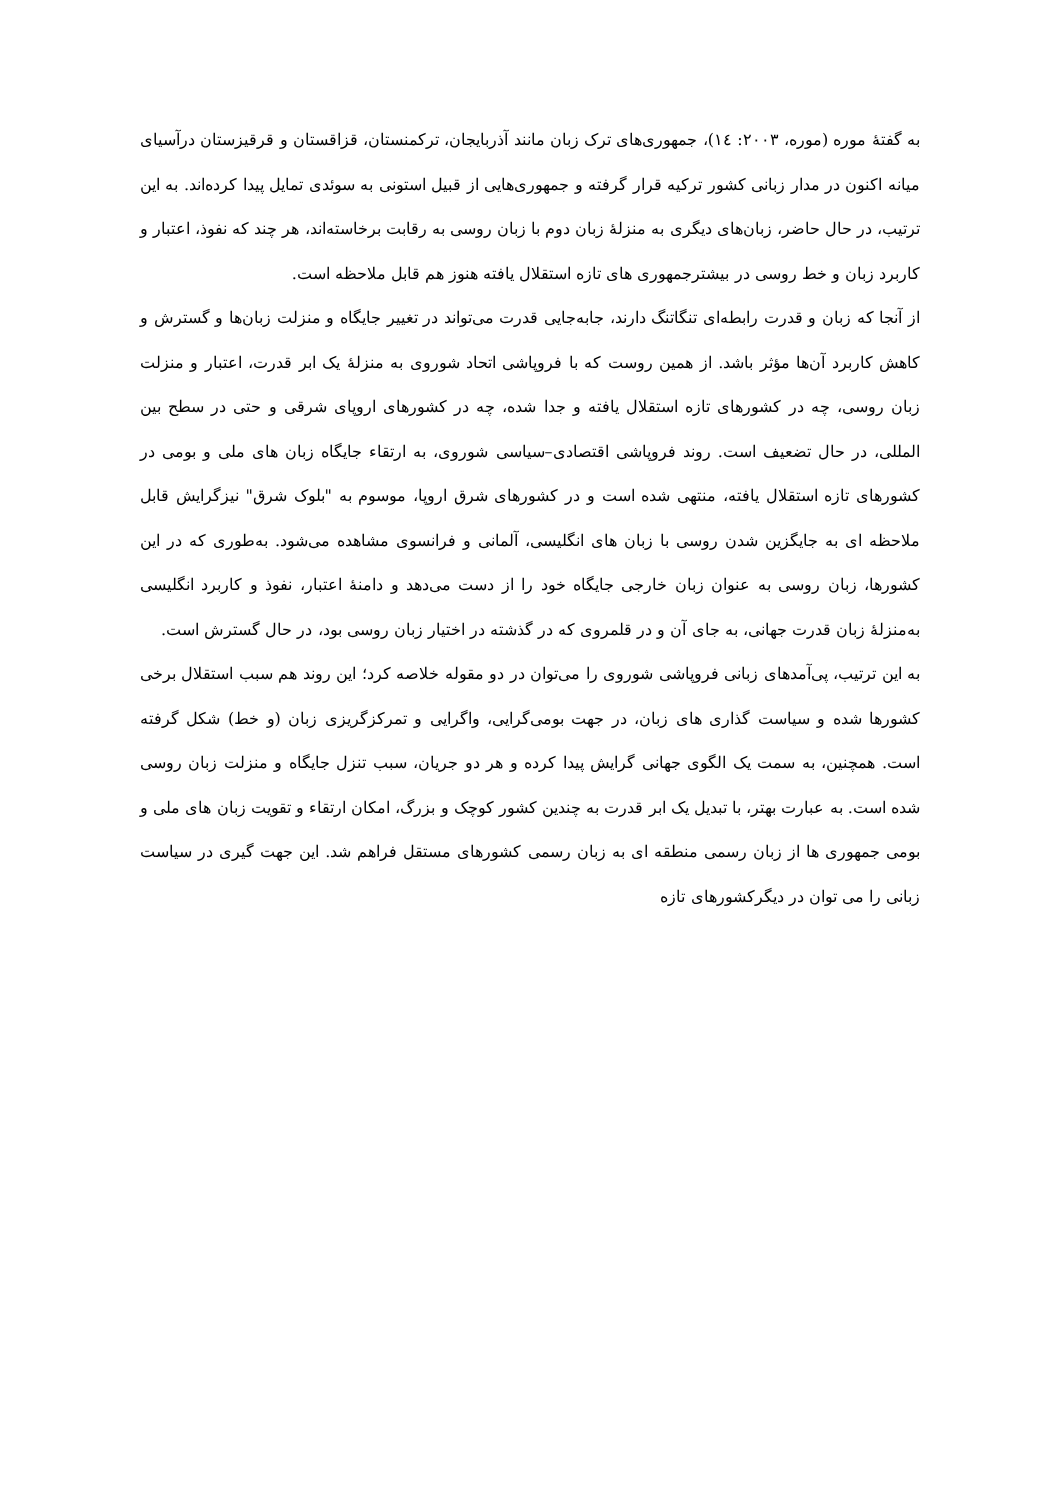به گفتهٔ موره (موره، ۲۰۰۳: ۱٤)، جمهوری‌های ترک زبان مانند آذربایجان، ترکمنستان، قزاقستان و قرقیزستان درآسیای میانه اکنون در مدار زبانی کشور ترکیه قرار گرفته و جمهوری‌هایی از قبیل استونی به سوئدی تمایل پیدا کرده‌اند. به این ترتیب، در حال حاضر، زبان‌های دیگری به منزلهٔ زبان دوم با زبان روسی به رقابت برخاسته‌اند، هر چند که نفوذ، اعتبار و کاربرد زبان و خط روسی در بیشترجمهوری های تازه استقلال یافته هنوز هم قابل ملاحظه است.
از آنجا که زبان و قدرت رابطه‌ای تنگاتنگ دارند، جابه‌جایی قدرت می‌تواند در تغییر جایگاه و منزلت زبان‌ها و گسترش و کاهش کاربرد آن‌ها مؤثر باشد. از همین روست که با فروپاشی اتحاد شوروی به منزلهٔ یک ابر قدرت، اعتبار و منزلت زبان روسی، چه در کشورهای تازه استقلال یافته و جدا شده، چه در کشورهای اروپای شرقی و حتی در سطح بین المللی، در حال تضعیف است. روند فروپاشی اقتصادی–سیاسی شوروی، به ارتقاء جایگاه زبان های ملی و بومی در کشورهای تازه استقلال یافته، منتهی شده است و در کشورهای شرق اروپا، موسوم به "بلوک شرق" نیزگرایش قابل ملاحظه ای به جایگزین شدن روسی با زبان های انگلیسی، آلمانی و فرانسوی مشاهده می‌شود. به‌طوری که در این کشورها، زبان روسی به عنوان زبان خارجی جایگاه خود را از دست می‌دهد و دامنهٔ اعتبار، نفوذ و کاربرد انگلیسی به‌منزلهٔ زبان قدرت جهانی، به جای آن و در قلمروی که در گذشته در اختیار زبان روسی بود، در حال گسترش است.
به این ترتیب، پی‌آمدهای زبانی فروپاشی شوروی را می‌توان در دو مقوله خلاصه کرد؛ این روند هم سبب استقلال برخی کشورها شده و سیاست گذاری های زبان، در جهت بومی‌گرایی، واگرایی و تمرکزگریزی زبان (و خط) شکل گرفته است. همچنین، به سمت یک الگوی جهانی گرایش پیدا کرده و هر دو جریان، سبب تنزل جایگاه و منزلت زبان روسی شده است. به عبارت بهتر، با تبدیل یک ابر قدرت به چندین کشور کوچک و بزرگ، امکان ارتقاء و تقویت زبان های ملی و بومی جمهوری ها از زبان رسمی منطقه ای به زبان رسمی کشورهای مستقل فراهم شد. این جهت گیری در سیاست زبانی را می توان در دیگرکشورهای تازه